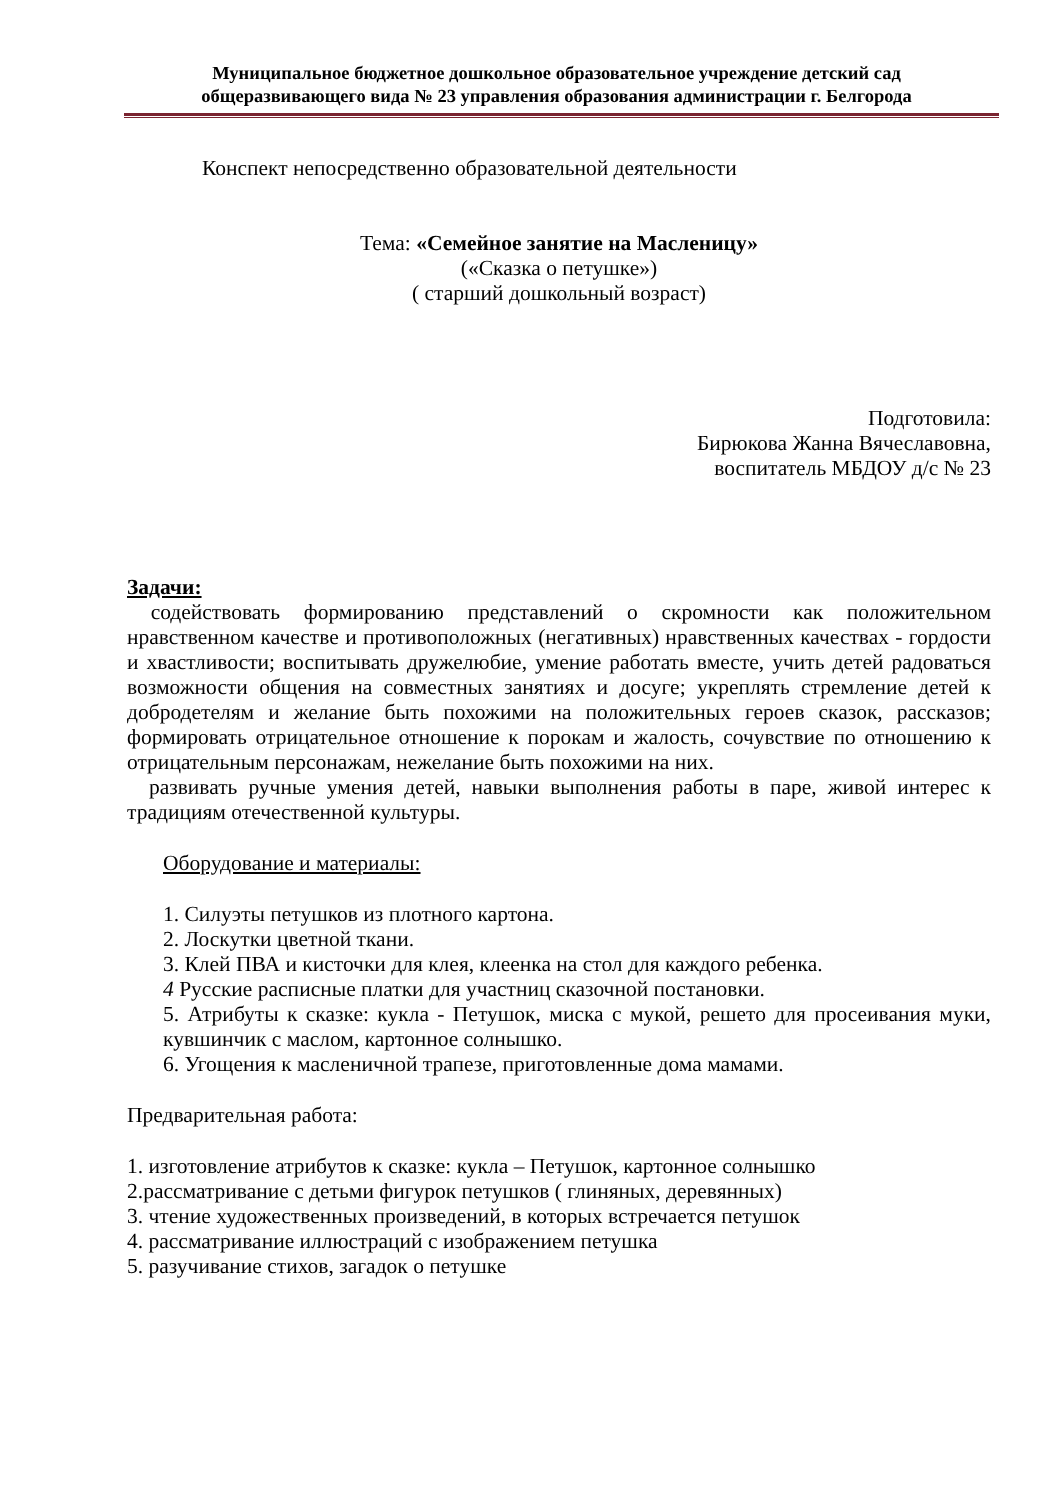Муниципальное бюджетное дошкольное образовательное учреждение детский сад
общеразвивающего вида № 23 управления образования администрации г. Белгорода
Конспект непосредственно образовательной деятельности
Тема: «Семейное занятие на Масленицу»
(«Сказка о петушке»)
( старший дошкольный возраст)
Подготовила:
Бирюкова Жанна Вячеславовна,
воспитатель МБДОУ д/с № 23
Задачи:
содействовать формированию представлений о скромности как положительном нравственном качестве и противоположных (негативных) нравственных качествах - гордости и хвастливости; воспитывать дружелюбие, умение работать вместе, учить детей радоваться возможности общения на совместных занятиях и досуге; укреплять стремление детей к добродетелям и желание быть похожими на положительных героев сказок, рассказов; формировать отрицательное отношение к порокам и жалость, сочувствие по отношению к отрицательным персонажам, нежелание быть похожими на них.
развивать ручные умения детей, навыки выполнения работы в паре, живой интерес к традициям отечественной культуры.
Оборудование и материалы:
1. Силуэты петушков из плотного картона.
2. Лоскутки цветной ткани.
3. Клей ПВА и кисточки для клея, клеенка на стол для каждого ребенка.
4 Русские расписные платки для участниц сказочной постановки.
5. Атрибуты к сказке: кукла - Петушок, миска с мукой, решето для просеивания муки, кувшинчик с маслом, картонное солнышко.
6. Угощения к масленичной трапезе, приготовленные дома мамами.
Предварительная работа:
1. изготовление атрибутов к сказке: кукла – Петушок, картонное солнышко
2.рассматривание с детьми фигурок петушков ( глиняных, деревянных)
3. чтение художественных произведений, в которых встречается петушок
4. рассматривание иллюстраций с изображением петушка
5. разучивание стихов, загадок о петушке